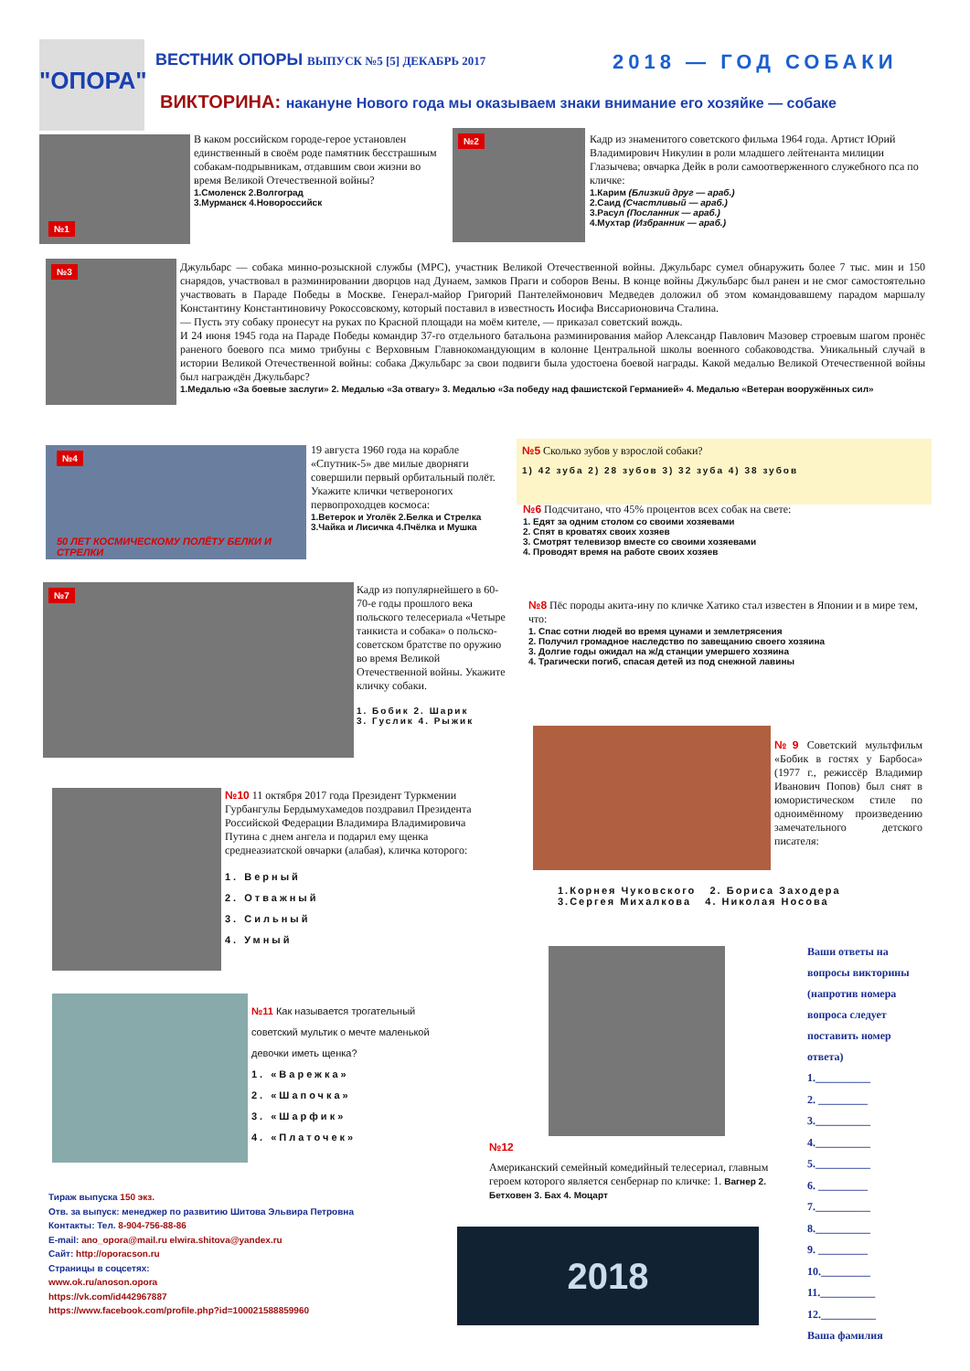"ОПОРА"
ВЕСТНИК ОПОРЫ ВЫПУСК №5 [5] ДЕКАБРЬ 2017
2018 — ГОД СОБАКИ
ВИКТОРИНА: накануне Нового года мы оказываем знаки внимание его хозяйке — собаке
№1
В каком российском городе-герое установлен единственный в своём роде памятник бесстрашным собакам-подрывникам, отдавшим свои жизни во время Великой Отечественной войны?
1.Смоленск 2.Волгоград
3.Мурманск 4.Новороссийск
№2
Кадр из знаменитого советского фильма 1964 года. Артист Юрий Владимирович Никулин в роли младшего лейтенанта милиции Глазычева; овчарка Дейк в роли самоотверженного служебного пса по кличке:
1.Карим (Близкий друг — араб.)
2.Саид (Счастливый — араб.)
3.Расул (Посланник — араб.)
4.Мухтар (Избранник — араб.)
№3
Джульбарс — собака минно-розыскной службы (МРС), участник Великой Отечественной войны. Джульбарс сумел обнаружить более 7 тыс. мин и 150 снарядов, участвовал в разминировании дворцов над Дунаем, замков Праги и соборов Вены. В конце войны Джульбарс был ранен и не смог самостоятельно участвовать в Параде Победы в Москве. Генерал-майор Григорий Пантелеймонович Медведев доложил об этом командовавшему парадом маршалу Константину Константиновичу Рокоссовскому, который поставил в известность Иосифа Виссарионовича Сталина.
— Пусть эту собаку пронесут на руках по Красной площади на моём кителе, — приказал советский вождь.
И 24 июня 1945 года на Параде Победы командир 37-го отдельного батальона разминирования майор Александр Павлович Мазовер строевым шагом пронёс раненого боевого пса мимо трибуны с Верховным Главнокомандующим в колонне Центральной школы военного собаководства. Уникальный случай в истории Великой Отечественной войны: собака Джульбарс за свои подвиги была удостоена боевой награды. Какой медалью Великой Отечественной войны был награждён Джульбарс?
1.Медалью «За боевые заслуги» 2. Медалью «За отвагу» 3. Медалью «За победу над фашистской Германией» 4. Медалью «Ветеран вооружённых сил»
№4
50 ЛЕТ КОСМИЧЕСКОМУ ПОЛЁТУ БЕЛКИ И СТРЕЛКИ
19 августа 1960 года на корабле «Спутник-5» две милые дворняги совершили первый орбитальный полёт. Укажите клички четвероногих первопроходцев космоса:
1.Ветерок и Уголёк 2.Белка и Стрелка
3.Чайка и Лисичка 4.Пчёлка и Мушка
№5 Сколько зубов у взрослой собаки?
1) 42 зуба 2) 28 зубов 3) 32 зуба 4) 38 зубов
№6 Подсчитано, что 45% процентов всех собак на свете:
1. Едят за одним столом со своими хозяевами
2. Спят в кроватях своих хозяев
3. Смотрят телевизор вместе со своими хозяевами
4. Проводят время на работе своих хозяев
№7
Кадр из популярнейшего в 60-70-е годы прошлого века польского телесериала «Четыре танкиста и собака» о польско-советском братстве по оружию во время Великой Отечественной войны. Укажите кличку собаки.
1. Бобик 2. Шарик
3. Гуслик 4. Рыжик
№8 Пёс породы акита-ину по кличке Хатико стал известен в Японии и в мире тем, что:
1. Спас сотни людей во время цунами и землетрясения
2. Получил громадное наследство по завещанию своего хозяина
3. Долгие годы ожидал на ж/д станции умершего хозяина
4. Трагически погиб, спасая детей из под снежной лавины
№9 Советский мультфильм «Бобик в гостях у Барбоса» (1977 г., режиссёр Владимир Иванович Попов) был снят в юмористическом стиле по одноимённому произведению замечательного детского писателя:
1.Корнея Чуковского 2. Бориса Заходера
3.Сергея Михалкова 4. Николая Носова
№10 11 октября 2017 года Президент Туркмении Гурбангулы Бердымухамедов поздравил Президента Российской Федерации Владимира Владимировича Путина с днем ангела и подарил ему щенка среднеазиатской овчарки (алабая), кличка которого:
1. Верный
2. Отважный
3. Сильный
4. Умный
№11 Как называется трогательный советский мультик о мечте маленькой девочки иметь щенка?
1. «Варежка»
2. «Шапочка»
3. «Шарфик»
4. «Платочек»
№12
Американский семейный комедийный телесериал, главным героем которого является сенбернар по кличке: 1. Вагнер 2. Бетховен 3. Бах 4. Моцарт
2018
Ваши ответы на вопросы викторины (напротив номера вопроса следует поставить номер ответа)
1.__________
2. _________
3.__________
4.__________
5.__________
6. _________
7.__________
8.__________
9. _________
10._________
11.__________
12.__________
Ваша фамилия
Тираж выпуска 150 экз.
Отв. за выпуск: менеджер по развитию Шитова Эльвира Петровна
Контакты: Тел. 8-904-756-88-86
E-mail: ano_opora@mail.ru elwira.shitova@yandex.ru
Сайт: http://oporacson.ru
Страницы в соцсетях:
www.ok.ru/anoson.opora
https://vk.com/id442967887
https://www.facebook.com/profile.php?id=100021588859960